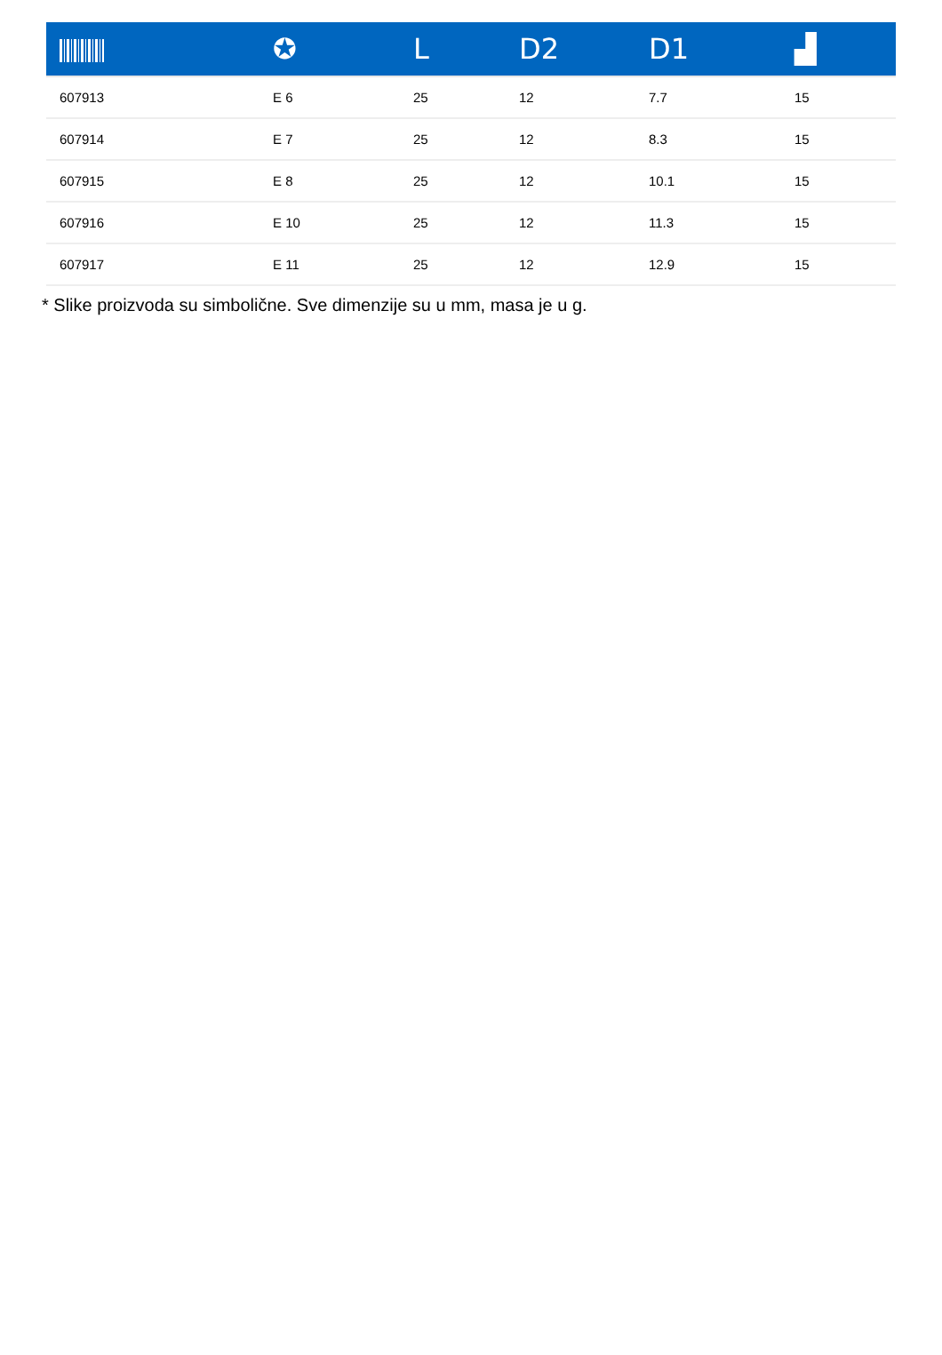| | ✪ | L | D2 | D1 | ▟ |
| --- | --- | --- | --- | --- | --- |
| 607913 | E 6 | 25 | 12 | 7.7 | 15 |
| 607914 | E 7 | 25 | 12 | 8.3 | 15 |
| 607915 | E 8 | 25 | 12 | 10.1 | 15 |
| 607916 | E 10 | 25 | 12 | 11.3 | 15 |
| 607917 | E 11 | 25 | 12 | 12.9 | 15 |
* Slike proizvoda su simbolične. Sve dimenzije su u mm, masa je u g.